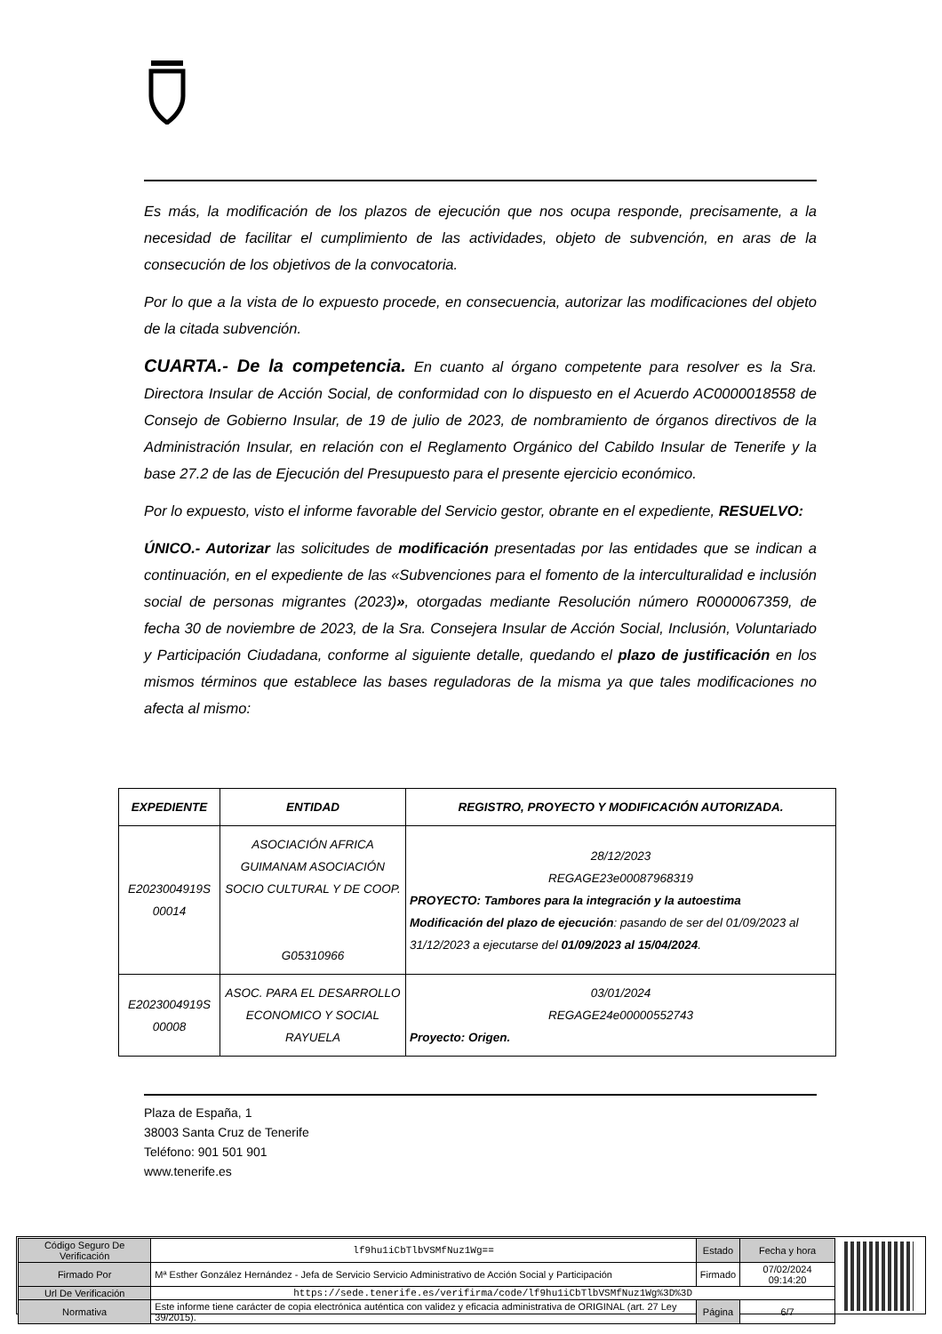Es más, la modificación de los plazos de ejecución que nos ocupa responde, precisamente, a la necesidad de facilitar el cumplimiento de las actividades, objeto de subvención, en aras de la consecución de los objetivos de la convocatoria.
Por lo que a la vista de lo expuesto procede, en consecuencia, autorizar las modificaciones del objeto de la citada subvención.
CUARTA.- De la competencia. En cuanto al órgano competente para resolver es la Sra. Directora Insular de Acción Social, de conformidad con lo dispuesto en el Acuerdo AC0000018558 de Consejo de Gobierno Insular, de 19 de julio de 2023, de nombramiento de órganos directivos de la Administración Insular, en relación con el Reglamento Orgánico del Cabildo Insular de Tenerife y la base 27.2 de las de Ejecución del Presupuesto para el presente ejercicio económico.
Por lo expuesto, visto el informe favorable del Servicio gestor, obrante en el expediente, RESUELVO:
ÚNICO.- Autorizar las solicitudes de modificación presentadas por las entidades que se indican a continuación, en el expediente de las «Subvenciones para el fomento de la interculturalidad e inclusión social de personas migrantes (2023)», otorgadas mediante Resolución número R0000067359, de fecha 30 de noviembre de 2023, de la Sra. Consejera Insular de Acción Social, Inclusión, Voluntariado y Participación Ciudadana, conforme al siguiente detalle, quedando el plazo de justificación en los mismos términos que establece las bases reguladoras de la misma ya que tales modificaciones no afecta al mismo:
| EXPEDIENTE | ENTIDAD | REGISTRO, PROYECTO Y MODIFICACIÓN AUTORIZADA. |
| --- | --- | --- |
| E2023004919S 00014 | ASOCIACIÓN AFRICA GUIMANAM ASOCIACIÓN SOCIO CULTURAL Y DE COOP. G05310966 | 28/12/2023 REGAGE23e00087968319 PROYECTO: Tambores para la integración y la autoestima Modificación del plazo de ejecución : pasando de ser del 01/09/2023 al 31/12/2023 a ejecutarse del 01/09/2023 al 15/04/2024 . |
| E2023004919S 00008 | ASOC. PARA EL DESARROLLO ECONOMICO Y SOCIAL RAYUELA | 03/01/2024 REGAGE24e00000552743 Proyecto: Origen. |
Plaza de España, 1
38003 Santa Cruz de Tenerife
Teléfono: 901 501 901
www.tenerife.es
| Código Seguro De Verificación | lf9hu1iCbTlbVSMfNuz1Wg== | Estado | Fecha y hora |
| Firmado Por | Mª Esther González Hernández - Jefa de Servicio Servicio Administrativo de Acción Social y Participación | Firmado | 07/02/2024 09:14:20 |
| Url De Verificación | https://sede.tenerife.es/verifirma/code/lf9hu1iCbTlbVSMfNuz1Wg%3D%3D | | |
| Normativa | Este informe tiene carácter de copia electrónica auténtica con validez y eficacia administrativa de ORIGINAL (art. 27 Ley 39/2015). | Página | 6/7 |